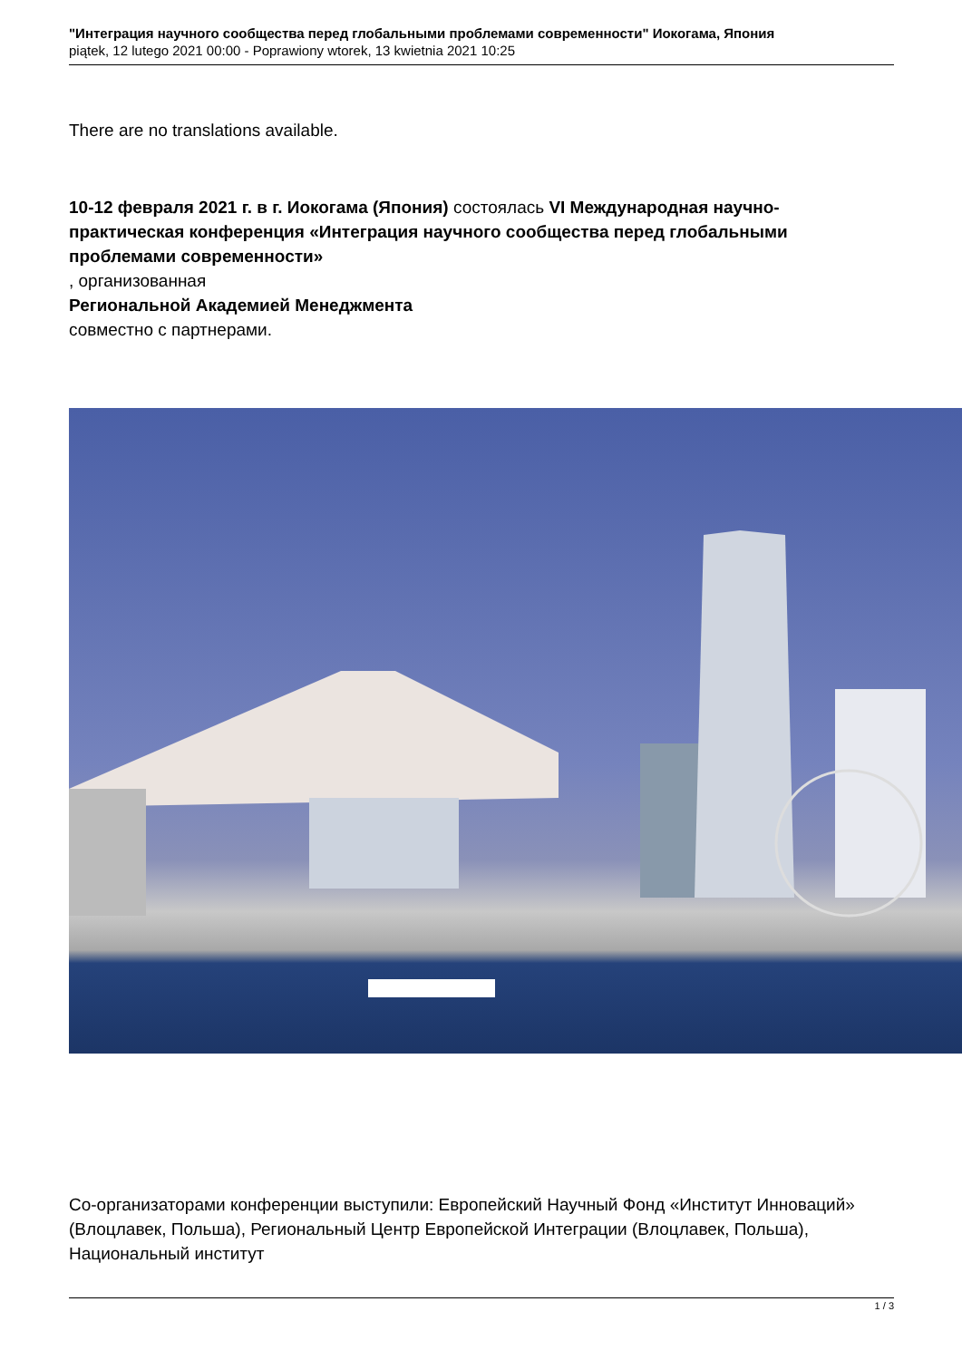"Интеграция научного сообщества перед глобальными проблемами современности" Иокогама, Япония
piątek, 12 lutego 2021 00:00 - Poprawiony wtorek, 13 kwietnia 2021 10:25
There are no translations available.
10-12 февраля 2021 г. в г. Иокогама (Япония) состоялась VI Международная научно-практическая конференция «Интеграция научного сообщества перед глобальными проблемами современности»
, организованная
Региональной Академией Менеджмента
совместно с партнерами.
Со-организаторами конференции выступили: Европейский Научный Фонд «Институт Инноваций» (Влоцлавек, Польша), Региональный Центр Европейской Интеграции (Влоцлавек, Польша), Национальный институт
1 / 3